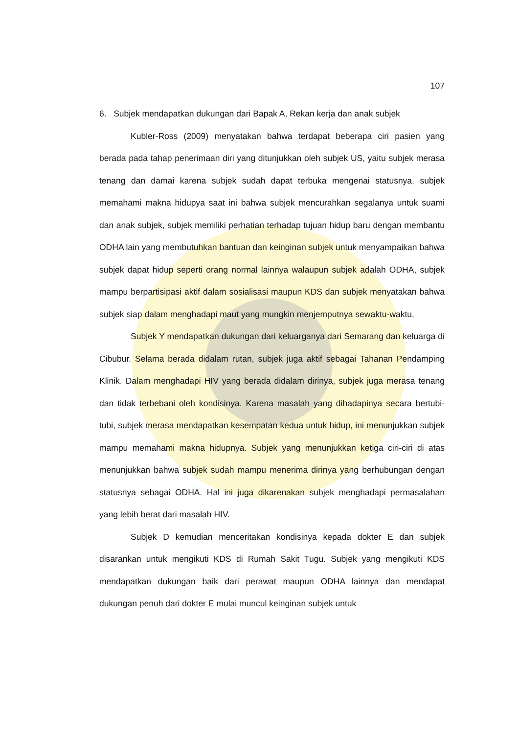107
6. Subjek mendapatkan dukungan dari Bapak A, Rekan kerja dan anak subjek
Kubler-Ross (2009) menyatakan bahwa terdapat beberapa ciri pasien yang berada pada tahap penerimaan diri yang ditunjukkan oleh subjek US, yaitu subjek merasa tenang dan damai karena subjek sudah dapat terbuka mengenai statusnya, subjek memahami makna hidupya saat ini bahwa subjek mencurahkan segalanya untuk suami dan anak subjek, subjek memiliki perhatian terhadap tujuan hidup baru dengan membantu ODHA lain yang membutuhkan bantuan dan keinginan subjek untuk menyampaikan bahwa subjek dapat hidup seperti orang normal lainnya walaupun subjek adalah ODHA, subjek mampu berpartisipasi aktif dalam sosialisasi maupun KDS dan subjek menyatakan bahwa subjek siap dalam menghadapi maut yang mungkin menjemputnya sewaktu-waktu.
Subjek Y mendapatkan dukungan dari keluarganya dari Semarang dan keluarga di Cibubur. Selama berada didalam rutan, subjek juga aktif sebagai Tahanan Pendamping Klinik. Dalam menghadapi HIV yang berada didalam dirinya, subjek juga merasa tenang dan tidak terbebani oleh kondisinya. Karena masalah yang dihadapinya secara bertubi-tubi, subjek merasa mendapatkan kesempatan kedua untuk hidup, ini menunjukkan subjek mampu memahami makna hidupnya. Subjek yang menunjukkan ketiga ciri-ciri di atas menunjukkan bahwa subjek sudah mampu menerima dirinya yang berhubungan dengan statusnya sebagai ODHA. Hal ini juga dikarenakan subjek menghadapi permasalahan yang lebih berat dari masalah HIV.
Subjek D kemudian menceritakan kondisinya kepada dokter E dan subjek disarankan untuk mengikuti KDS di Rumah Sakit Tugu. Subjek yang mengikuti KDS mendapatkan dukungan baik dari perawat maupun ODHA lainnya dan mendapat dukungan penuh dari dokter E mulai muncul keinginan subjek untuk